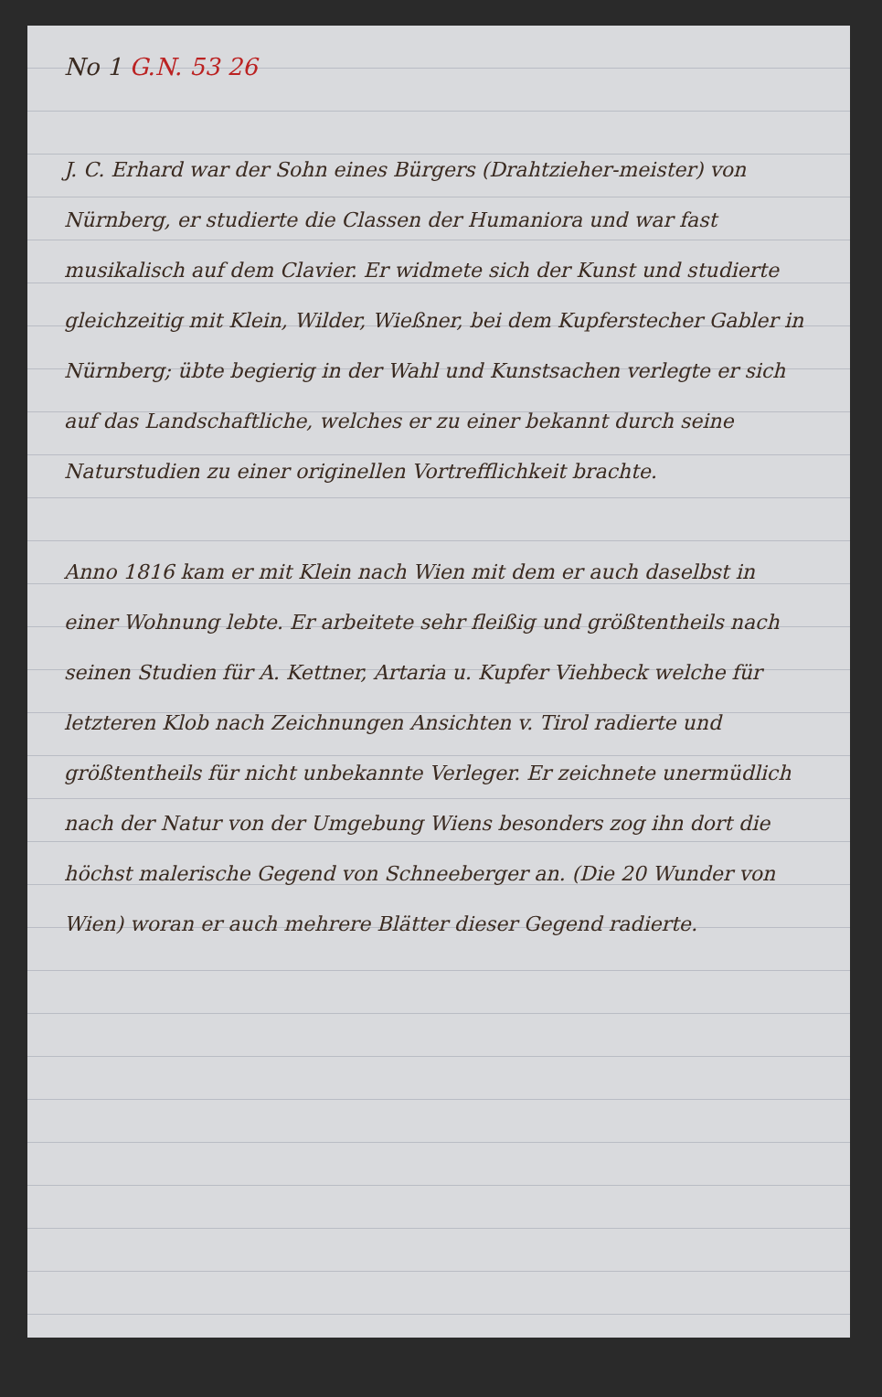No 1 G.N. 53 26
J. C. Erhard war der Sohn eines Bürgers (Drahtzieher-meister) von Nürnberg, er studierte die Classen der Humaniora und war fast musikalisch auf dem Clavier. Er widmete sich der Kunst und studierte gleichzeitig mit Klein, Wilder, Wießner, bei dem Kupferstecher Gabler in Nürnberg; übte begierig in der Wahl und Kunstsachen verlegte er sich auf das Landschaftliche, welches er zu einer bekannt durch seine Naturstudien zu einer originellen Vortrefflichkeit brachte.
Anno 1816 kam er mit Klein nach Wien mit dem er auch daselbst in einer Wohnung lebte. Er arbeitete sehr fleißig und größtentheils nach seinen Studien für A. Kettner, Artaria u. Kupfer Viehbeck welche für letzteren Klob nach Zeichnungen Ansichten v. Tirol radierte und größtentheils für nicht unbekannte Verleger. Er zeichnete unermüdlich nach der Natur von der Umgebung Wiens besonders zog ihn dort die höchst malerische Gegend von Schneeberger an. (Die 20 Wunder von Wien) woran er auch mehrere Blätter dieser Gegend radierte.